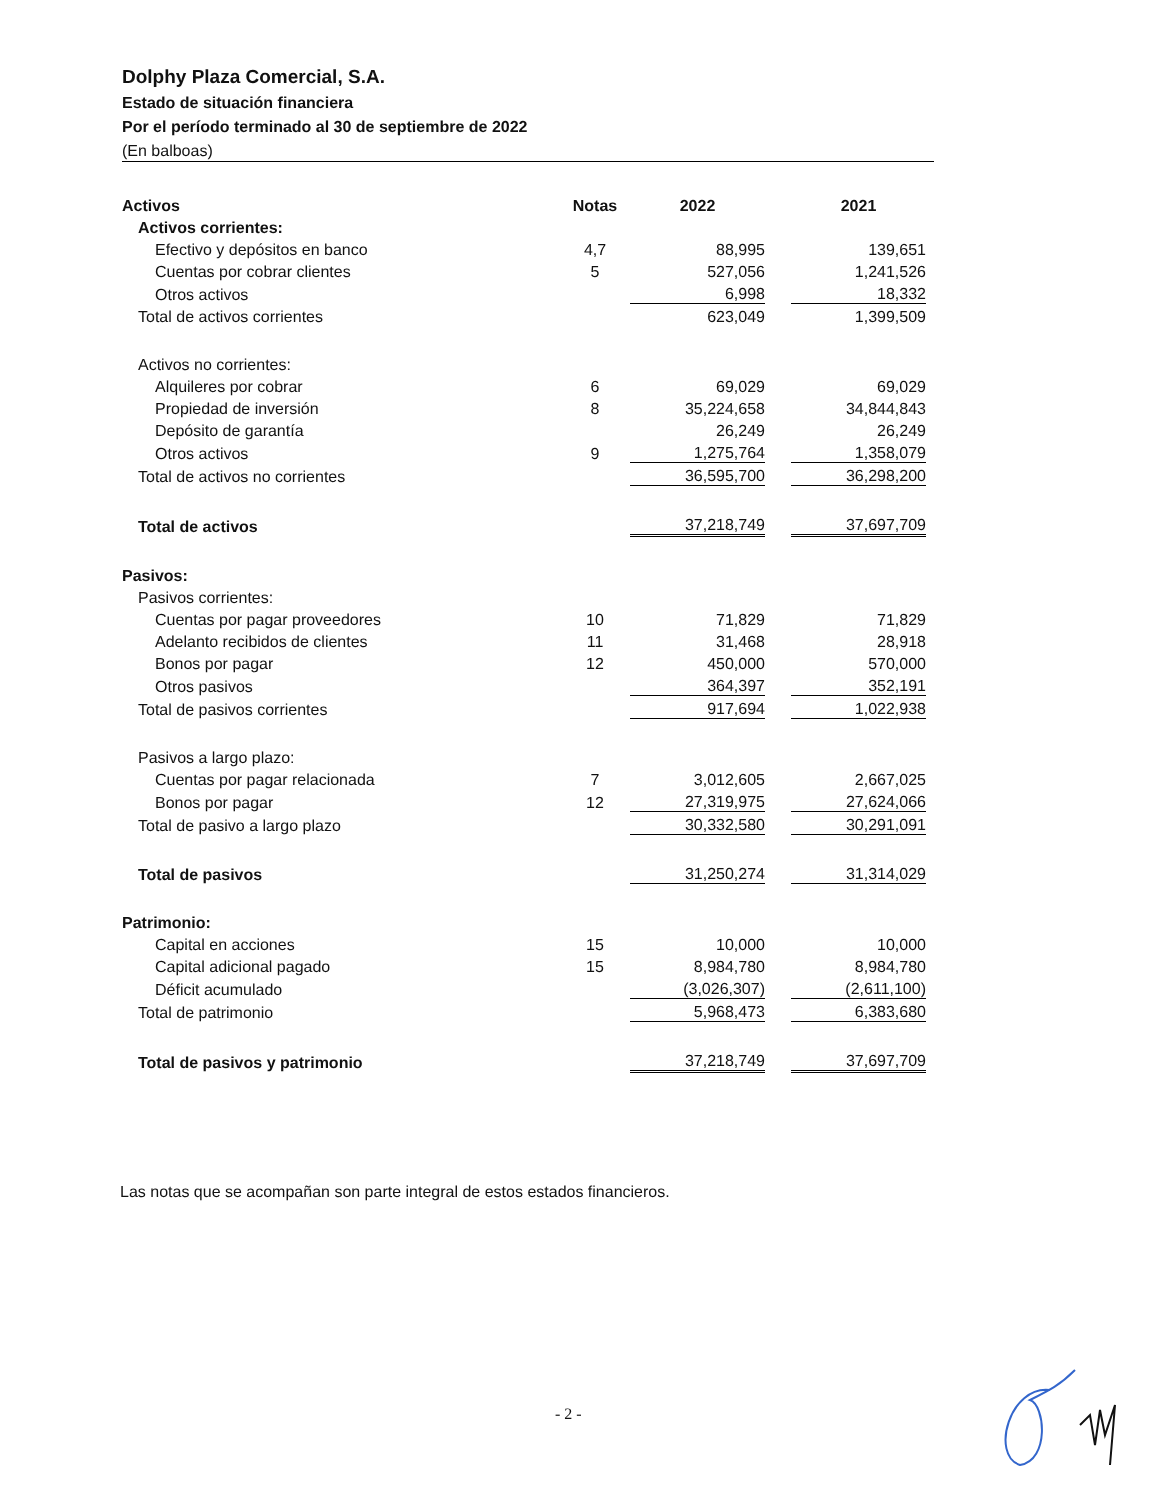Dolphy Plaza Comercial, S.A.
Estado de situación financiera
Por el período terminado al 30 de septiembre de 2022
(En balboas)
| Activos | Notas | 2022 | | 2021 |
| Activos corrientes: | | | | |
| Efectivo y depósitos en banco | 4,7 | 88,995 | | 139,651 |
| Cuentas por cobrar clientes | 5 | 527,056 | | 1,241,526 |
| Otros activos | | 6,998 | | 18,332 |
| Total de activos corrientes | | 623,049 | | 1,399,509 |
| Activos no corrientes: | | | | |
| Alquileres por cobrar | 6 | 69,029 | | 69,029 |
| Propiedad de inversión | 8 | 35,224,658 | | 34,844,843 |
| Depósito de garantía | | 26,249 | | 26,249 |
| Otros activos | 9 | 1,275,764 | | 1,358,079 |
| Total de activos no corrientes | | 36,595,700 | | 36,298,200 |
| Total de activos | | 37,218,749 | | 37,697,709 |
| Pasivos: | | | | |
| Pasivos corrientes: | | | | |
| Cuentas por pagar proveedores | 10 | 71,829 | | 71,829 |
| Adelanto recibidos de clientes | 11 | 31,468 | | 28,918 |
| Bonos por pagar | 12 | 450,000 | | 570,000 |
| Otros pasivos | | 364,397 | | 352,191 |
| Total de pasivos corrientes | | 917,694 | | 1,022,938 |
| Pasivos a largo plazo: | | | | |
| Cuentas por pagar relacionada | 7 | 3,012,605 | | 2,667,025 |
| Bonos por pagar | 12 | 27,319,975 | | 27,624,066 |
| Total de pasivo a largo plazo | | 30,332,580 | | 30,291,091 |
| Total de pasivos | | 31,250,274 | | 31,314,029 |
| Patrimonio: | | | | |
| Capital en acciones | 15 | 10,000 | | 10,000 |
| Capital adicional pagado | 15 | 8,984,780 | | 8,984,780 |
| Déficit acumulado | | (3,026,307) | | (2,611,100) |
| Total de patrimonio | | 5,968,473 | | 6,383,680 |
| Total de pasivos y patrimonio | | 37,218,749 | | 37,697,709 |
Las notas que se acompañan son parte integral de estos estados financieros.
- 2 -